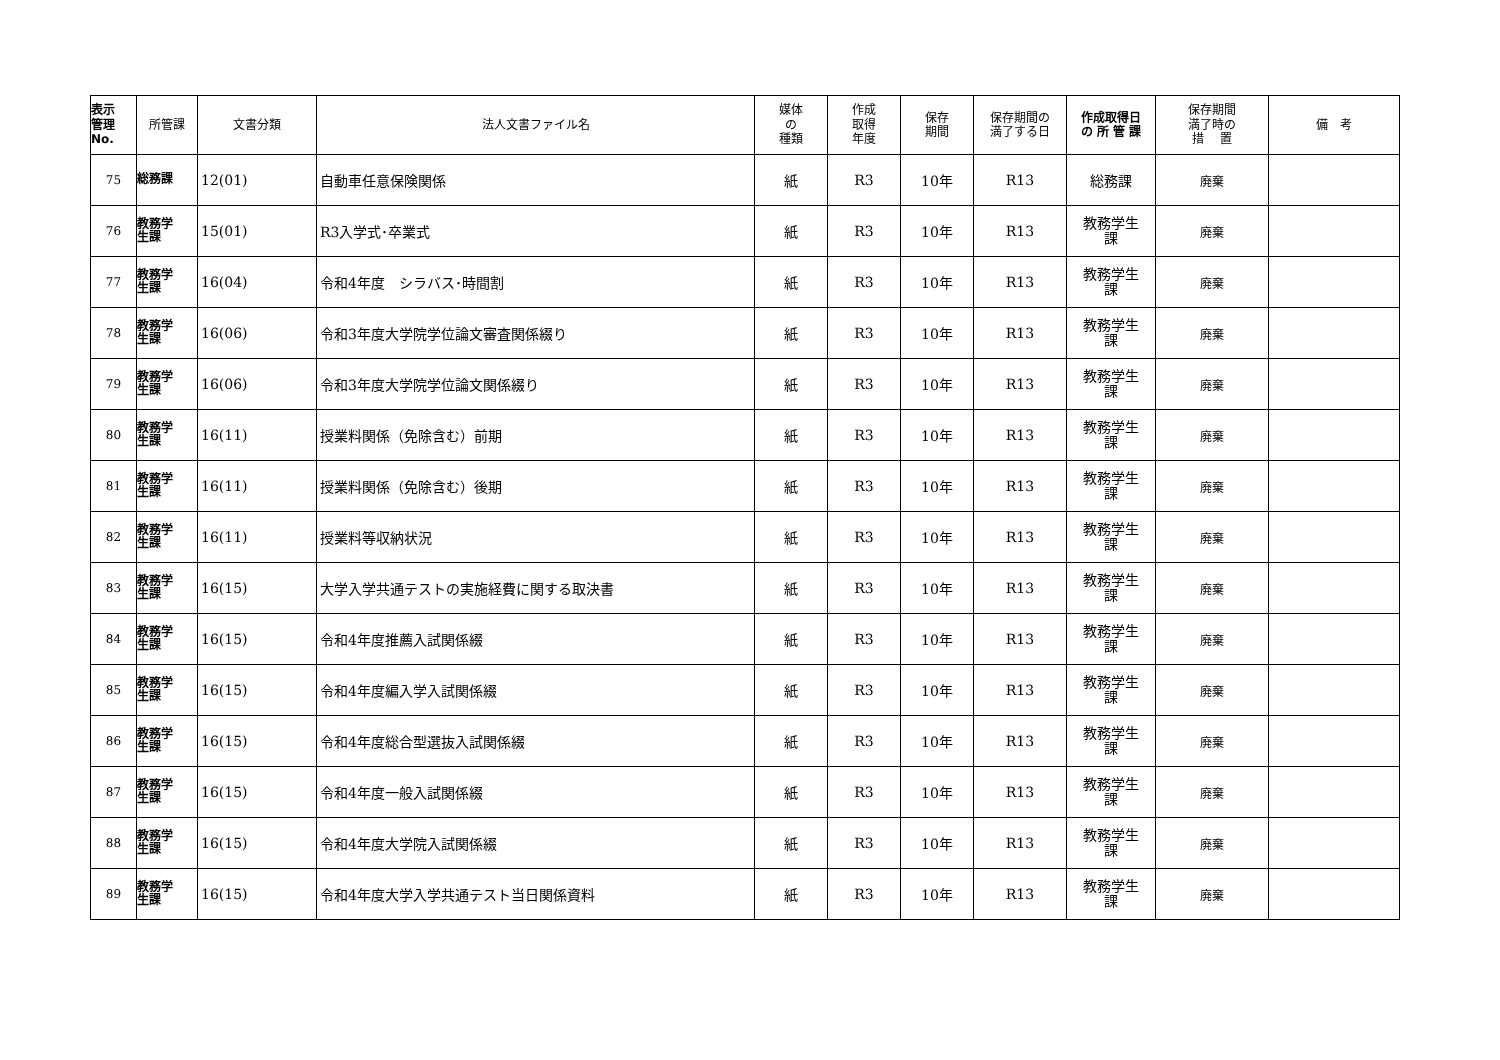| 表示 管理 No. | 所管課 | 文書分類 | 法人文書ファイル名 | 媒体 の 種類 | 作成 取得 年度 | 保存 期間 | 保存期間の 満了する日 | 作成取得日 の 所 管 課 | 保存期間 満了時の 措 置 | 備 考 |
| --- | --- | --- | --- | --- | --- | --- | --- | --- | --- | --- |
| 75 | 総務課 | 12(01) | 自動車任意保険関係 | 紙 | R3 | 10年 | R13 | 総務課 | 廃棄 | |
| 76 | 教務学 生課 | 15(01) | R3入学式･卒業式 | 紙 | R3 | 10年 | R13 | 教務学生 課 | 廃棄 | |
| 77 | 教務学 生課 | 16(04) | 令和4年度 シラバス･時間割 | 紙 | R3 | 10年 | R13 | 教務学生 課 | 廃棄 | |
| 78 | 教務学 生課 | 16(06) | 令和3年度大学院学位論文審査関係綴り | 紙 | R3 | 10年 | R13 | 教務学生 課 | 廃棄 | |
| 79 | 教務学 生課 | 16(06) | 令和3年度大学院学位論文関係綴り | 紙 | R3 | 10年 | R13 | 教務学生 課 | 廃棄 | |
| 80 | 教務学 生課 | 16(11) | 授業料関係（免除含む）前期 | 紙 | R3 | 10年 | R13 | 教務学生 課 | 廃棄 | |
| 81 | 教務学 生課 | 16(11) | 授業料関係（免除含む）後期 | 紙 | R3 | 10年 | R13 | 教務学生 課 | 廃棄 | |
| 82 | 教務学 生課 | 16(11) | 授業料等収納状況 | 紙 | R3 | 10年 | R13 | 教務学生 課 | 廃棄 | |
| 83 | 教務学 生課 | 16(15) | 大学入学共通テストの実施経費に関する取決書 | 紙 | R3 | 10年 | R13 | 教務学生 課 | 廃棄 | |
| 84 | 教務学 生課 | 16(15) | 令和4年度推薦入試関係綴 | 紙 | R3 | 10年 | R13 | 教務学生 課 | 廃棄 | |
| 85 | 教務学 生課 | 16(15) | 令和4年度編入学入試関係綴 | 紙 | R3 | 10年 | R13 | 教務学生 課 | 廃棄 | |
| 86 | 教務学 生課 | 16(15) | 令和4年度総合型選抜入試関係綴 | 紙 | R3 | 10年 | R13 | 教務学生 課 | 廃棄 | |
| 87 | 教務学 生課 | 16(15) | 令和4年度一般入試関係綴 | 紙 | R3 | 10年 | R13 | 教務学生 課 | 廃棄 | |
| 88 | 教務学 生課 | 16(15) | 令和4年度大学院入試関係綴 | 紙 | R3 | 10年 | R13 | 教務学生 課 | 廃棄 | |
| 89 | 教務学 生課 | 16(15) | 令和4年度大学入学共通テスト当日関係資料 | 紙 | R3 | 10年 | R13 | 教務学生 課 | 廃棄 | |